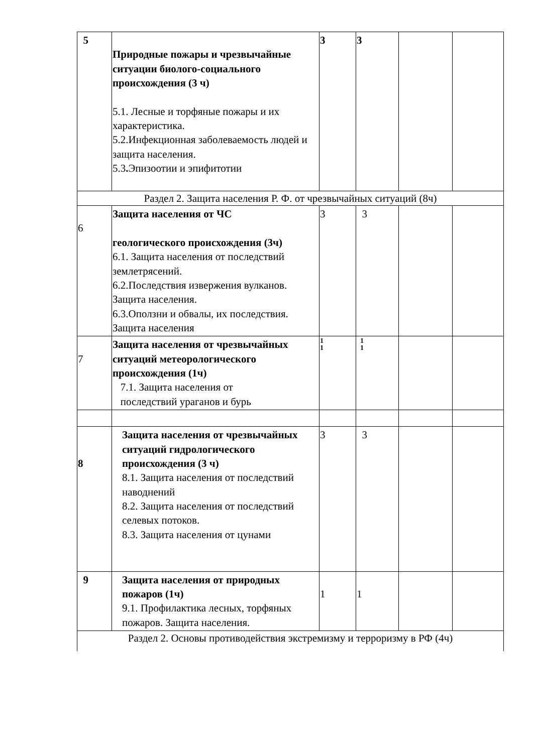| 5 | Природные пожары и чрезвычайные ситуации биолого-социального происхождения (3 ч) 5.1. Лесные и торфяные пожары и их характеристика. 5.2.Инфекционная заболеваемость людей и защита населения. 5.3 . Эпизоотии и эпифитотии | 3 | 3 | | |
| Раздел 2. Защита населения Р. Ф. от чрезвычайных ситуаций (8ч) | | | | | |
| 6 | Защита населения от ЧС геологического происхождения (3ч) 6.1. Защита населения от последствий землетрясений. 6.2.Последствия извержения вулканов. Защита населения. 6.3.Оползни и обвалы, их последствия. Защита населения | 3 | 3 | | |
| 7 | Защита населения от чрезвычайных ситуаций метеорологического происхождения (1ч) 7.1. Защита населения от последствий ураганов и бурь | 1 1 | 1 1 | | |
| 8 | Защита населения от чрезвычайных ситуаций гидрологического происхождения (3 ч) 8.1. Защита населения от последствий наводнений 8.2. Защита населения от последствий селевых потоков. 8.3. Защита населения от цунами | 3 | 3 | | |
| 9 | Защита населения от природных пожаров (1ч) 9.1. Профилактика лесных, торфяных пожаров. Защита населения. | 1 | 1 | | |
| Раздел 2. Основы противодействия экстремизму и терроризму в РФ (4ч) | | | | | |